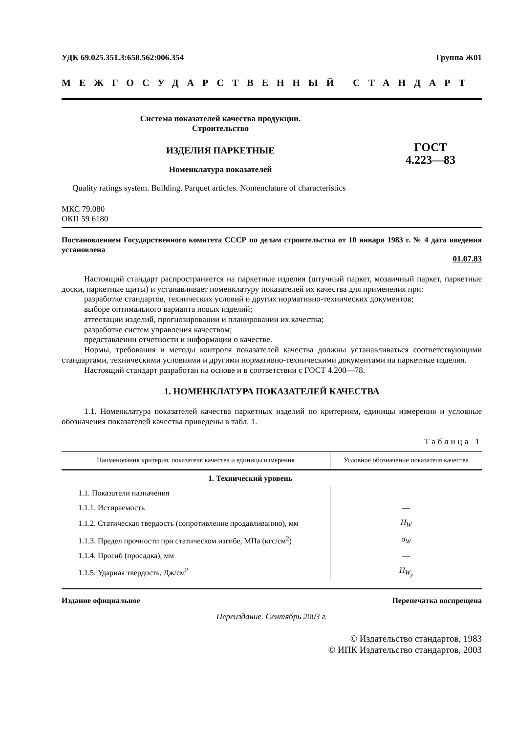УДК 69.025.351.3:658.562:006.354 Группа Ж01
МЕЖГОСУДАРСТВЕННЫЙ СТАНДАРТ
Система показателей качества продукции.
Строительство
ИЗДЕЛИЯ ПАРКЕТНЫЕ
Номенклатура показателей
ГОСТ
4.223—83
Quality ratings system. Building. Parquet articles. Nomenclature of characteristics
МКС 79.080
ОКП 59 6180
Постановлением Государственного комитета СССР по делам строительства от 10 января 1983 г. № 4 дата введения установлена
01.07.83
Настоящий стандарт распространяется на паркетные изделия (штучный паркет, мозаичный паркет, паркетные доски, паркетные щиты) и устанавливает номенклатуру показателей их качества для применения при:
разработке стандартов, технических условий и других нормативно-технических документов;
выборе оптимального варианта новых изделий;
аттестации изделий, прогнозировании и планировании их качества;
разработке систем управления качеством;
представлении отчетности и информации о качестве.
Нормы, требования и методы контроля показателей качества должны устанавливаться соответствующими стандартами, техническими условиями и другими нормативно-техническими документами на паркетные изделия.
Настоящий стандарт разработан на основе и в соответствии с ГОСТ 4.200—78.
1. НОМЕНКЛАТУРА ПОКАЗАТЕЛЕЙ КАЧЕСТВА
1.1. Номенклатура показателей качества паркетных изделий по критериям, единицы измерения и условные обозначения показателей качества приведены в табл. 1.
Таблица 1
| Наименования критерия, показателя качества и единицы измерения | Условное обозначение показателя качества |
| --- | --- |
| 1. Технический уровень | |
| 1.1. Показатели назначения | |
| 1.1.1. Истираемость | — |
| 1.1.2. Статическая твердость (сопротивление продавливанию), мм | H<sub>W</sub> |
| 1.1.3. Предел прочности при статическом изгибе, МПа (кгс/см<sup>2</sup>) | σ<sub>W</sub> |
| 1.1.4. Прогиб (просадка), мм | — |
| 1.1.5. Ударная твердость, Дж/см<sup>2</sup> | H<sub>W<sub>у</sub></sub> |
Издание официальное Перепечатка воспрещена
Переиздание. Сентябрь 2003 г.
© Издательство стандартов, 1983
© ИПК Издательство стандартов, 2003